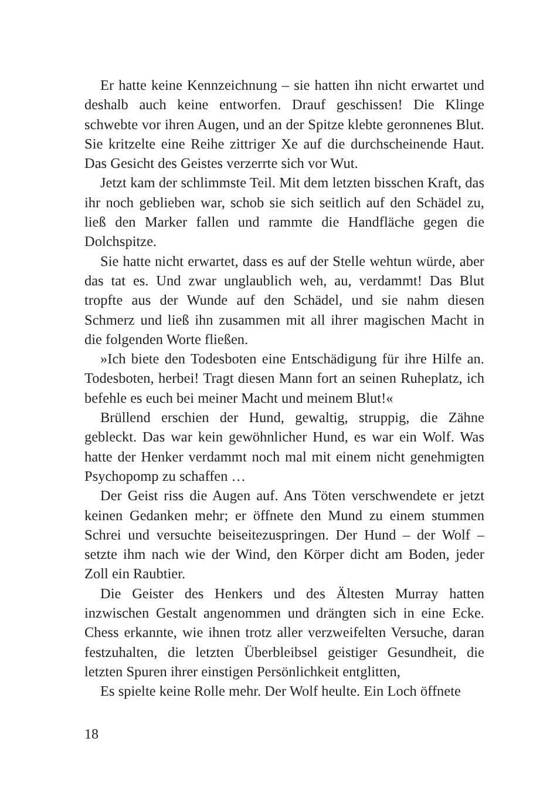Er hatte keine Kennzeichnung – sie hatten ihn nicht erwartet und deshalb auch keine entworfen. Drauf geschissen! Die Klinge schwebte vor ihren Augen, und an der Spitze klebte geronnenes Blut. Sie kritzelte eine Reihe zittriger Xe auf die durchscheinende Haut. Das Gesicht des Geistes verzerrte sich vor Wut.
Jetzt kam der schlimmste Teil. Mit dem letzten bisschen Kraft, das ihr noch geblieben war, schob sie sich seitlich auf den Schädel zu, ließ den Marker fallen und rammte die Handfläche gegen die Dolchspitze.
Sie hatte nicht erwartet, dass es auf der Stelle wehtun würde, aber das tat es. Und zwar unglaublich weh, au, verdammt! Das Blut tropfte aus der Wunde auf den Schädel, und sie nahm diesen Schmerz und ließ ihn zusammen mit all ihrer magischen Macht in die folgenden Worte fließen.
»Ich biete den Todesboten eine Entschädigung für ihre Hilfe an. Todesboten, herbei! Tragt diesen Mann fort an seinen Ruheplatz, ich befehle es euch bei meiner Macht und meinem Blut!«
Brüllend erschien der Hund, gewaltig, struppig, die Zähne gebleckt. Das war kein gewöhnlicher Hund, es war ein Wolf. Was hatte der Henker verdammt noch mal mit einem nicht genehmigten Psychopomp zu schaffen …
Der Geist riss die Augen auf. Ans Töten verschwendete er jetzt keinen Gedanken mehr; er öffnete den Mund zu einem stummen Schrei und versuchte beiseitezuspringen. Der Hund – der Wolf – setzte ihm nach wie der Wind, den Körper dicht am Boden, jeder Zoll ein Raubtier.
Die Geister des Henkers und des Ältesten Murray hatten inzwischen Gestalt angenommen und drängten sich in eine Ecke. Chess erkannte, wie ihnen trotz aller verzweifelten Versuche, daran festzuhalten, die letzten Überbleibsel geistiger Gesundheit, die letzten Spuren ihrer einstigen Persönlichkeit entglitten,
Es spielte keine Rolle mehr. Der Wolf heulte. Ein Loch öffnete
18